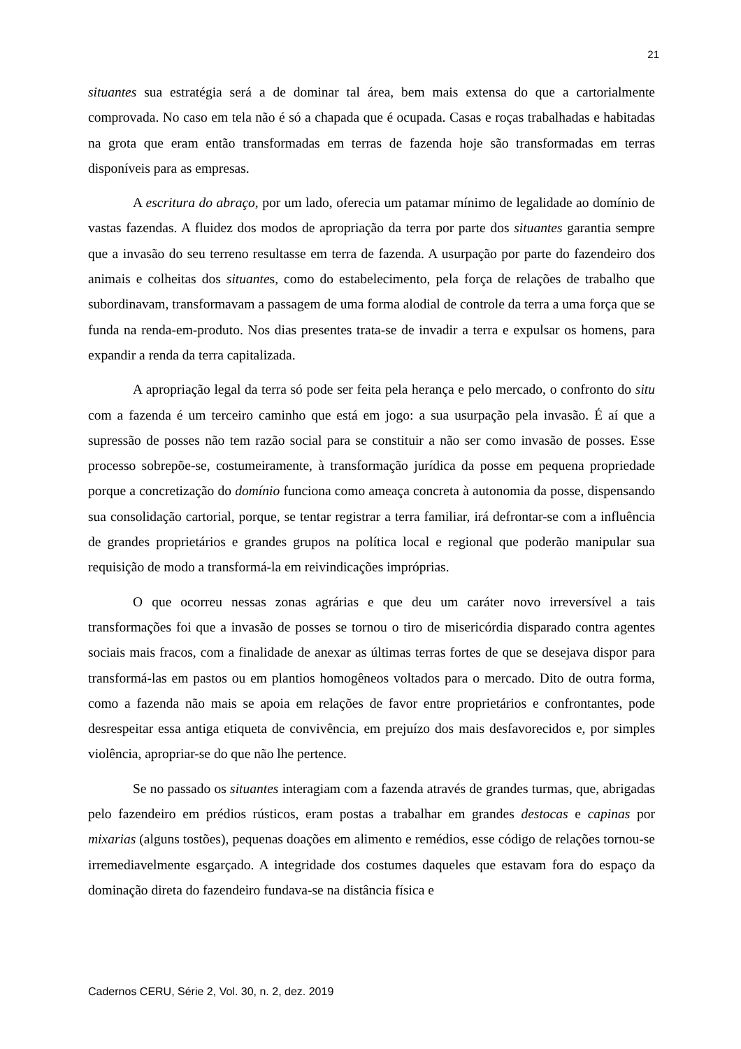21
situantes sua estratégia será a de dominar tal área, bem mais extensa do que a cartorialmente comprovada. No caso em tela não é só a chapada que é ocupada. Casas e roças trabalhadas e habitadas na grota que eram então transformadas em terras de fazenda hoje são transformadas em terras disponíveis para as empresas.
A escritura do abraço, por um lado, oferecia um patamar mínimo de legalidade ao domínio de vastas fazendas. A fluidez dos modos de apropriação da terra por parte dos situantes garantia sempre que a invasão do seu terreno resultasse em terra de fazenda. A usurpação por parte do fazendeiro dos animais e colheitas dos situantes, como do estabelecimento, pela força de relações de trabalho que subordinavam, transformavam a passagem de uma forma alodial de controle da terra a uma força que se funda na renda-em-produto. Nos dias presentes trata-se de invadir a terra e expulsar os homens, para expandir a renda da terra capitalizada.
A apropriação legal da terra só pode ser feita pela herança e pelo mercado, o confronto do situ com a fazenda é um terceiro caminho que está em jogo: a sua usurpação pela invasão. É aí que a supressão de posses não tem razão social para se constituir a não ser como invasão de posses. Esse processo sobrepõe-se, costumeiramente, à transformação jurídica da posse em pequena propriedade porque a concretização do domínio funciona como ameaça concreta à autonomia da posse, dispensando sua consolidação cartorial, porque, se tentar registrar a terra familiar, irá defrontar-se com a influência de grandes proprietários e grandes grupos na política local e regional que poderão manipular sua requisição de modo a transformá-la em reivindicações impróprias.
O que ocorreu nessas zonas agrárias e que deu um caráter novo irreversível a tais transformações foi que a invasão de posses se tornou o tiro de misericórdia disparado contra agentes sociais mais fracos, com a finalidade de anexar as últimas terras fortes de que se desejava dispor para transformá-las em pastos ou em plantios homogêneos voltados para o mercado. Dito de outra forma, como a fazenda não mais se apoia em relações de favor entre proprietários e confrontantes, pode desrespeitar essa antiga etiqueta de convivência, em prejuízo dos mais desfavorecidos e, por simples violência, apropriar-se do que não lhe pertence.
Se no passado os situantes interagiam com a fazenda através de grandes turmas, que, abrigadas pelo fazendeiro em prédios rústicos, eram postas a trabalhar em grandes destocas e capinas por mixarias (alguns tostões), pequenas doações em alimento e remédios, esse código de relações tornou-se irremediavelmente esgarçado. A integridade dos costumes daqueles que estavam fora do espaço da dominação direta do fazendeiro fundava-se na distância física e
Cadernos CERU, Série 2, Vol. 30, n. 2, dez. 2019